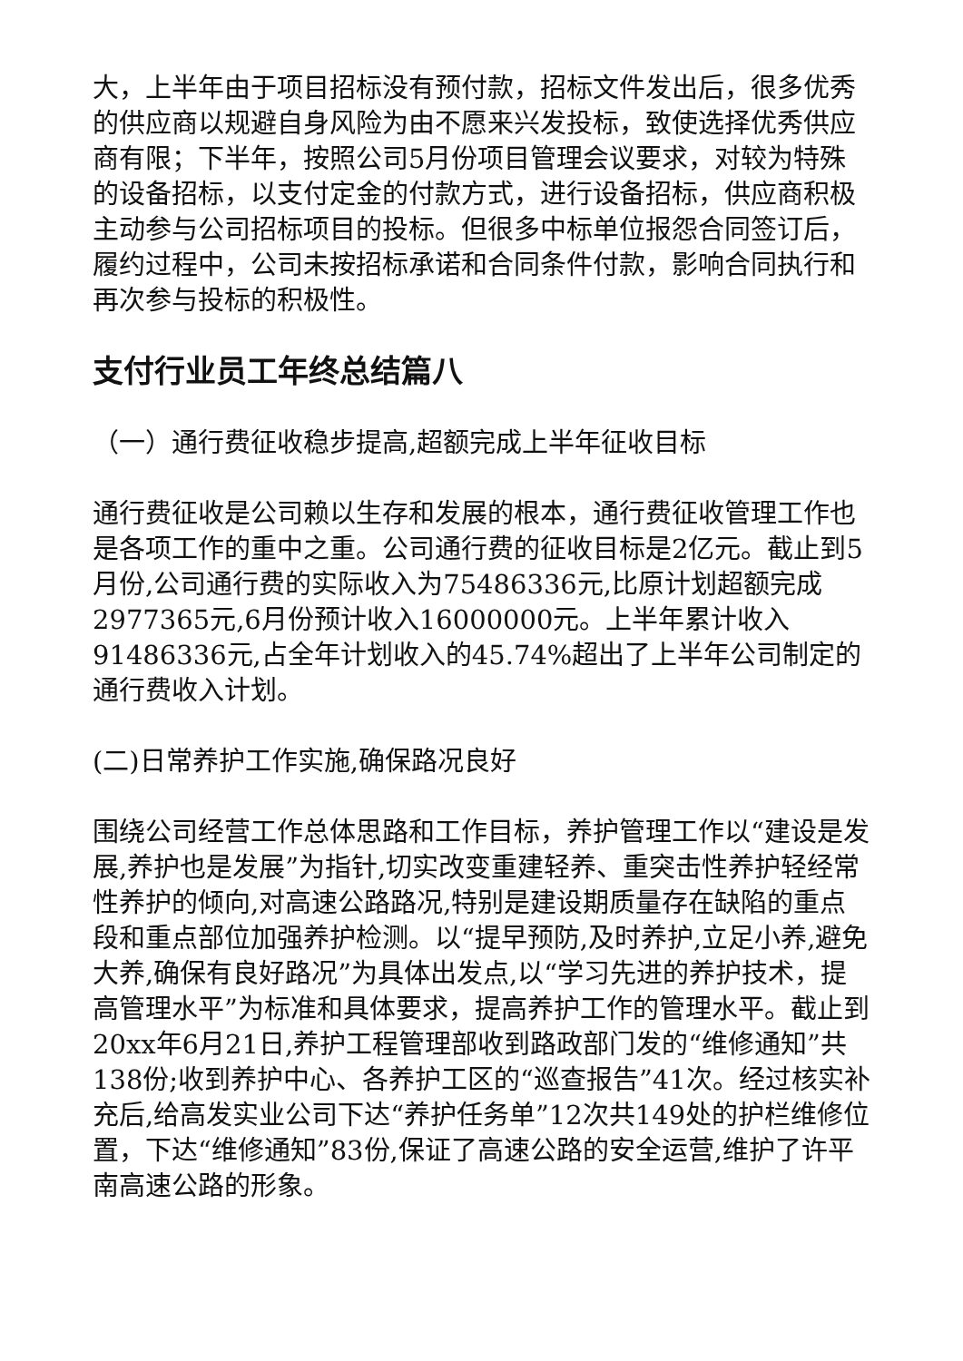大，上半年由于项目招标没有预付款，招标文件发出后，很多优秀的供应商以规避自身风险为由不愿来兴发投标，致使选择优秀供应商有限；下半年，按照公司5月份项目管理会议要求，对较为特殊的设备招标，以支付定金的付款方式，进行设备招标，供应商积极主动参与公司招标项目的投标。但很多中标单位报怨合同签订后，履约过程中，公司未按招标承诺和合同条件付款，影响合同执行和再次参与投标的积极性。
支付行业员工年终总结篇八
（一）通行费征收稳步提高,超额完成上半年征收目标
通行费征收是公司赖以生存和发展的根本，通行费征收管理工作也是各项工作的重中之重。公司通行费的征收目标是2亿元。截止到5月份,公司通行费的实际收入为75486336元,比原计划超额完成2977365元,6月份预计收入16000000元。上半年累计收入91486336元,占全年计划收入的45.74%超出了上半年公司制定的通行费收入计划。
(二)日常养护工作实施,确保路况良好
围绕公司经营工作总体思路和工作目标，养护管理工作以“建设是发展,养护也是发展”为指针,切实改变重建轻养、重突击性养护轻经常性养护的倾向,对高速公路路况,特别是建设期质量存在缺陷的重点段和重点部位加强养护检测。以“提早预防,及时养护,立足小养,避免大养,确保有良好路况”为具体出发点,以“学习先进的养护技术，提高管理水平”为标准和具体要求，提高养护工作的管理水平。截止到20xx年6月21日,养护工程管理部收到路政部门发的“维修通知”共138份;收到养护中心、各养护工区的“巡查报告”41次。经过核实补充后,给高发实业公司下达“养护任务单”12次共149处的护栏维修位置，下达“维修通知”83份,保证了高速公路的安全运营,维护了许平南高速公路的形象。